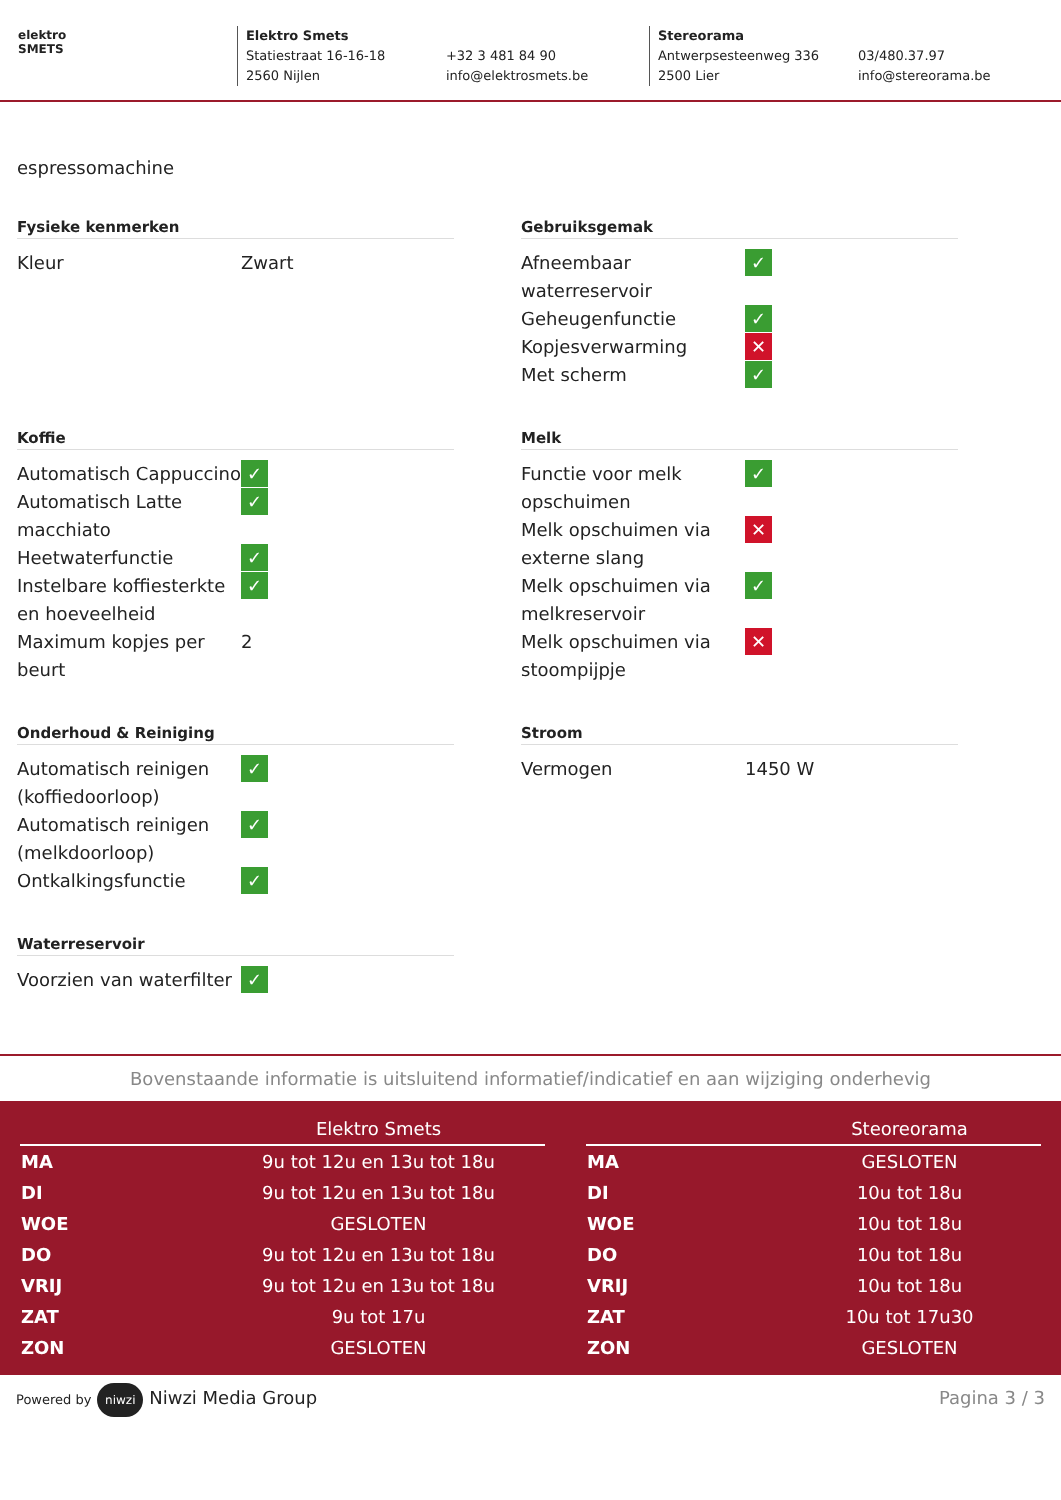elektro
SMETS
Elektro Smets
Statiestraat 16-16-18
2560 Nijlen
+32 3 481 84 90
info@elektrosmets.be
Stereorama
Antwerpsesteenweg 336
2500 Lier
03/480.37.97
info@stereorama.be
espressomachine
Fysieke kenmerken
| Kleur | Zwart |
Gebruiksgemak
| Afneembaar waterreservoir | ✓ |
| Geheugenfunctie | ✓ |
| Kopjesverwarming | ✕ |
| Met scherm | ✓ |
Koffie
| Automatisch Cappuccino | ✓ |
| Automatisch Latte macchiato | ✓ |
| Heetwaterfunctie | ✓ |
| Instelbare koffiesterkte en hoeveelheid | ✓ |
| Maximum kopjes per beurt | 2 |
Melk
| Functie voor melk opschuimen | ✓ |
| Melk opschuimen via externe slang | ✕ |
| Melk opschuimen via melkreservoir | ✓ |
| Melk opschuimen via stoompijpje | ✕ |
Onderhoud & Reiniging
| Automatisch reinigen (koffiedoorloop) | ✓ |
| Automatisch reinigen (melkdoorloop) | ✓ |
| Ontkalkingsfunctie | ✓ |
Stroom
| Vermogen | 1450 W |
Waterreservoir
| Voorzien van waterfilter | ✓ |
Bovenstaande informatie is uitsluitend informatief/indicatief en aan wijziging onderhevig
| | Elektro Smets |
| --- | --- |
| MA | 9u tot 12u en 13u tot 18u |
| DI | 9u tot 12u en 13u tot 18u |
| WOE | GESLOTEN |
| DO | 9u tot 12u en 13u tot 18u |
| VRIJ | 9u tot 12u en 13u tot 18u |
| ZAT | 9u tot 17u |
| ZON | GESLOTEN |
| | Steoreorama |
| --- | --- |
| MA | GESLOTEN |
| DI | 10u tot 18u |
| WOE | 10u tot 18u |
| DO | 10u tot 18u |
| VRIJ | 10u tot 18u |
| ZAT | 10u tot 17u30 |
| ZON | GESLOTEN |
Powered by niwzi Niwzi Media Group
Pagina 3 / 3